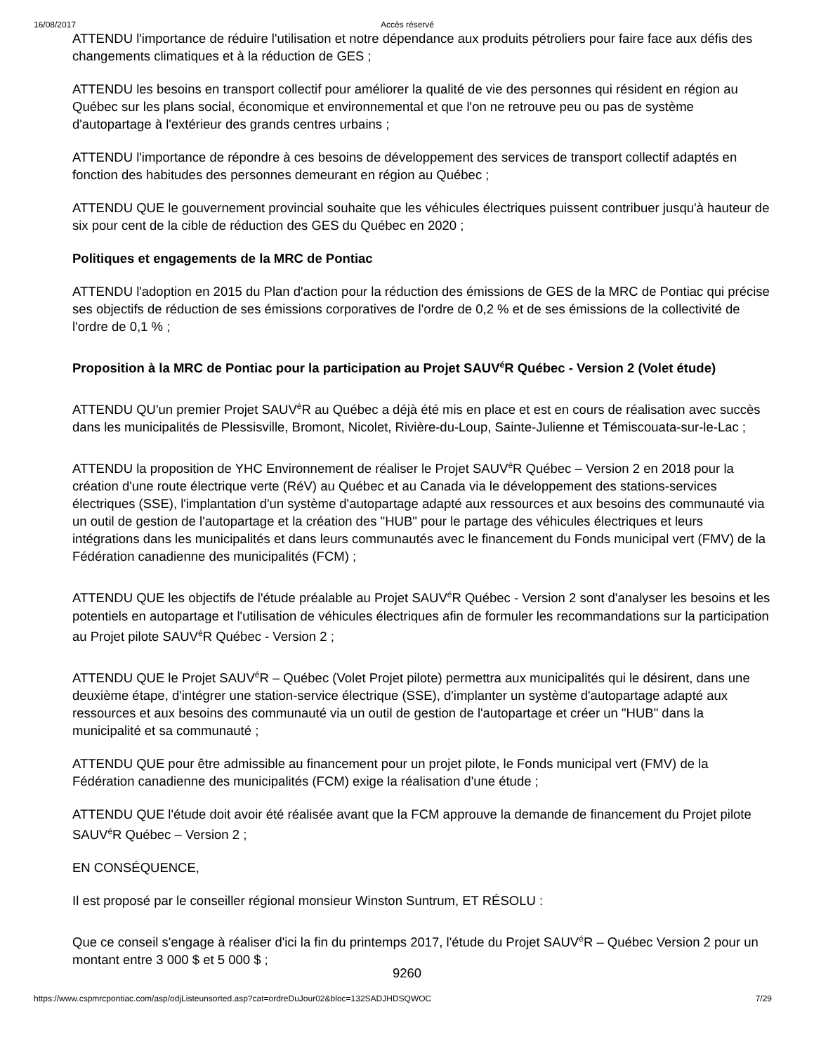16/08/2017 Accès réservé
ATTENDU l'importance de réduire l'utilisation et notre dépendance aux produits pétroliers pour faire face aux défis des changements climatiques et à la réduction de GES ;
ATTENDU les besoins en transport collectif pour améliorer la qualité de vie des personnes qui résident en région au Québec sur les plans social, économique et environnemental et que l'on ne retrouve peu ou pas de système d'autopartage à l'extérieur des grands centres urbains ;
ATTENDU l'importance de répondre à ces besoins de développement des services de transport collectif adaptés en fonction des habitudes des personnes demeurant en région au Québec ;
ATTENDU QUE le gouvernement provincial souhaite que les véhicules électriques puissent contribuer jusqu'à hauteur de six pour cent de la cible de réduction des GES du Québec en 2020 ;
Politiques et engagements de la MRC de Pontiac
ATTENDU l'adoption en 2015 du Plan d'action pour la réduction des émissions de GES de la MRC de Pontiac qui précise ses objectifs de réduction de ses émissions corporatives de l'ordre de 0,2 % et de ses émissions de la collectivité de l'ordre de 0,1 % ;
Proposition à la MRC de Pontiac pour la participation au Projet SAUV<sup>é</sup>R Québec - Version 2 (Volet étude)
ATTENDU QU'un premier Projet SAUV<sup>é</sup>R au Québec a déjà été mis en place et est en cours de réalisation avec succès dans les municipalités de Plessisville, Bromont, Nicolet, Rivière-du-Loup, Sainte-Julienne et Témiscouata-sur-le-Lac ;
ATTENDU la proposition de YHC Environnement de réaliser le Projet SAUV<sup>é</sup>R Québec – Version 2 en 2018 pour la création d'une route électrique verte (RéV) au Québec et au Canada via le développement des stations-services électriques (SSE), l'implantation d'un système d'autopartage adapté aux ressources et aux besoins des communauté via un outil de gestion de l'autopartage et la création des "HUB" pour le partage des véhicules électriques et leurs intégrations dans les municipalités et dans leurs communautés avec le financement du Fonds municipal vert (FMV) de la Fédération canadienne des municipalités (FCM) ;
ATTENDU QUE les objectifs de l'étude préalable au Projet SAUV<sup>é</sup>R Québec - Version 2 sont d'analyser les besoins et les potentiels en autopartage et l'utilisation de véhicules électriques afin de formuler les recommandations sur la participation au Projet pilote SAUV<sup>é</sup>R Québec - Version 2 ;
ATTENDU QUE le Projet SAUV<sup>é</sup>R – Québec (Volet Projet pilote) permettra aux municipalités qui le désirent, dans une deuxième étape, d'intégrer une station-service électrique (SSE), d'implanter un système d'autopartage adapté aux ressources et aux besoins des communauté via un outil de gestion de l'autopartage et créer un "HUB" dans la municipalité et sa communauté ;
ATTENDU QUE pour être admissible au financement pour un projet pilote, le Fonds municipal vert (FMV) de la Fédération canadienne des municipalités (FCM) exige la réalisation d'une étude ;
ATTENDU QUE l'étude doit avoir été réalisée avant que la FCM approuve la demande de financement du Projet pilote SAUV<sup>é</sup>R Québec – Version 2 ;
EN CONSÉQUENCE,
Il est proposé par le conseiller régional monsieur Winston Suntrum, ET RÉSOLU :
Que ce conseil s'engage à réaliser d'ici la fin du printemps 2017, l'étude du Projet SAUV<sup>é</sup>R – Québec Version 2 pour un montant entre 3 000 $ et 5 000 $ ;
9260
https://www.cspmrcpontiac.com/asp/odjListeunsorted.asp?cat=ordreDuJour02&bloc=132SADJHDSQWOC 7/29